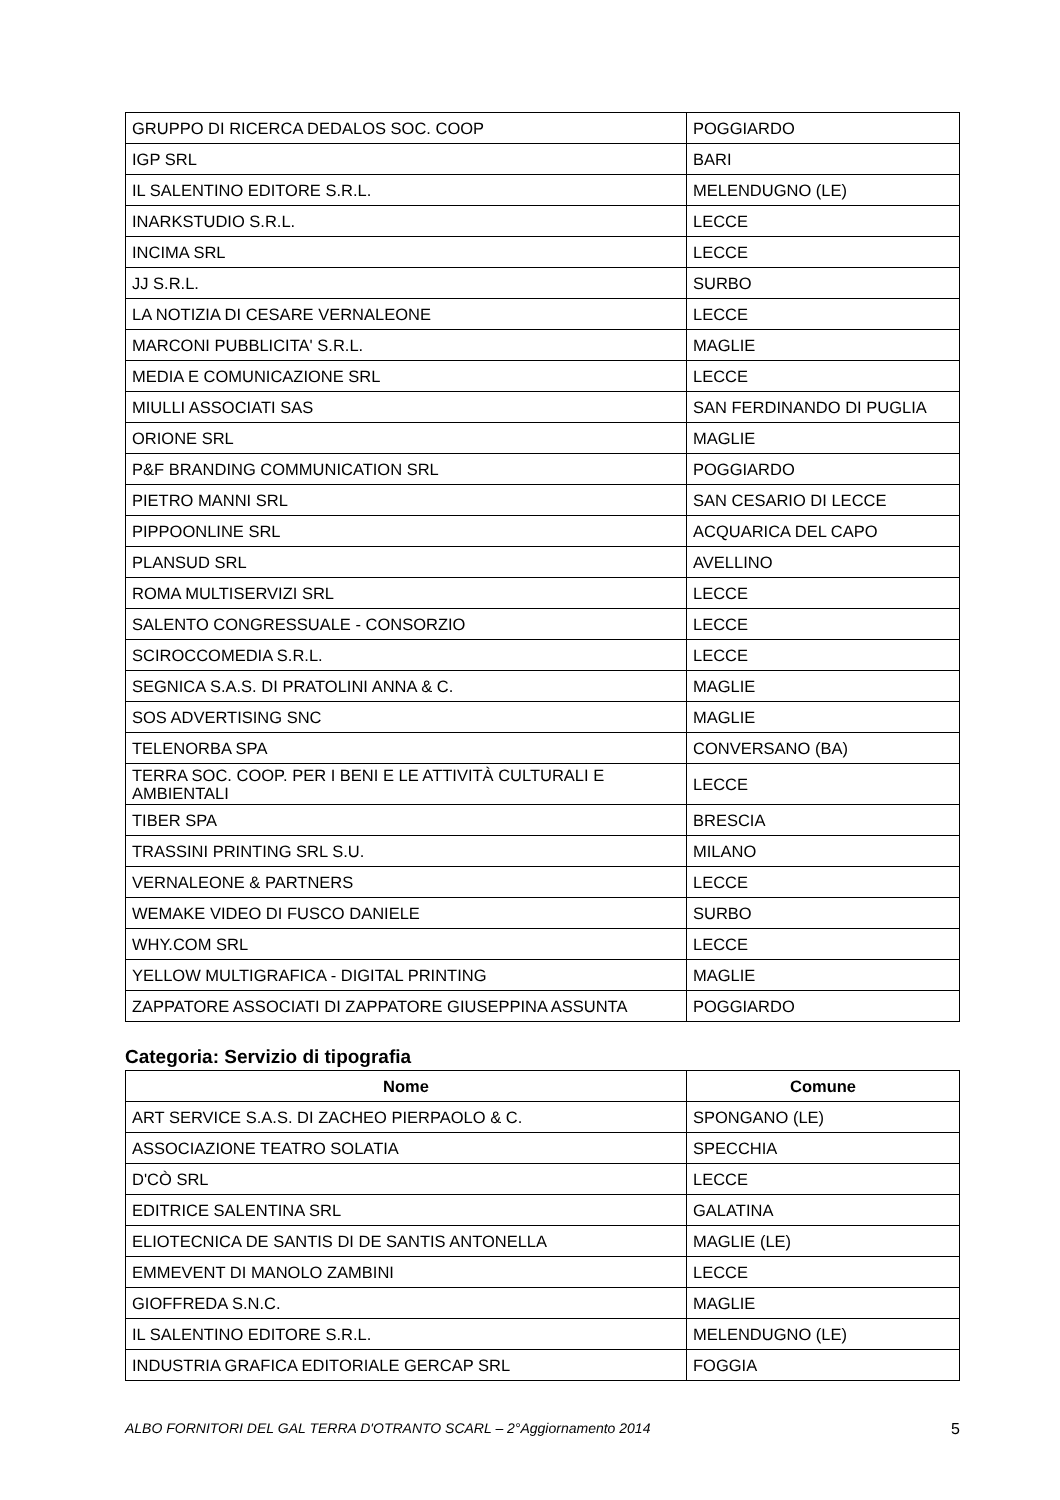| GRUPPO DI RICERCA DEDALOS SOC. COOP | POGGIARDO |
| IGP SRL | BARI |
| IL SALENTINO EDITORE S.R.L. | MELENDUGNO (LE) |
| INARKSTUDIO S.R.L. | LECCE |
| INCIMA SRL | LECCE |
| JJ S.R.L. | SURBO |
| LA NOTIZIA DI CESARE VERNALEONE | LECCE |
| MARCONI PUBBLICITA' S.R.L. | MAGLIE |
| MEDIA E COMUNICAZIONE SRL | LECCE |
| MIULLI ASSOCIATI SAS | SAN FERDINANDO DI PUGLIA |
| ORIONE SRL | MAGLIE |
| P&F BRANDING COMMUNICATION SRL | POGGIARDO |
| PIETRO MANNI SRL | SAN CESARIO DI LECCE |
| PIPPOONLINE SRL | ACQUARICA DEL CAPO |
| PLANSUD SRL | AVELLINO |
| ROMA MULTISERVIZI SRL | LECCE |
| SALENTO CONGRESSUALE - CONSORZIO | LECCE |
| SCIROCCOMEDIA S.R.L. | LECCE |
| SEGNICA S.A.S. DI PRATOLINI ANNA & C. | MAGLIE |
| SOS ADVERTISING SNC | MAGLIE |
| TELENORBA SPA | CONVERSANO (BA) |
| TERRA SOC. COOP. PER I BENI E LE ATTIVITÀ CULTURALI E AMBIENTALI | LECCE |
| TIBER SPA | BRESCIA |
| TRASSINI PRINTING SRL S.U. | MILANO |
| VERNALEONE & PARTNERS | LECCE |
| WEMAKE VIDEO DI FUSCO DANIELE | SURBO |
| WHY.COM SRL | LECCE |
| YELLOW MULTIGRAFICA - DIGITAL PRINTING | MAGLIE |
| ZAPPATORE ASSOCIATI DI ZAPPATORE GIUSEPPINA ASSUNTA | POGGIARDO |
Categoria: Servizio di tipografia
| Nome | Comune |
| --- | --- |
| ART SERVICE S.A.S. DI ZACHEO PIERPAOLO & C. | SPONGANO (LE) |
| ASSOCIAZIONE TEATRO SOLATIA | SPECCHIA |
| D'CÒ SRL | LECCE |
| EDITRICE SALENTINA SRL | GALATINA |
| ELIOTECNICA DE SANTIS DI DE SANTIS ANTONELLA | MAGLIE (LE) |
| EMMEVENT DI MANOLO ZAMBINI | LECCE |
| GIOFFREDA S.N.C. | MAGLIE |
| IL SALENTINO EDITORE S.R.L. | MELENDUGNO (LE) |
| INDUSTRIA GRAFICA EDITORIALE GERCAP SRL | FOGGIA |
ALBO FORNITORI DEL GAL TERRA D'OTRANTO SCARL – 2°Aggiornamento 2014 5